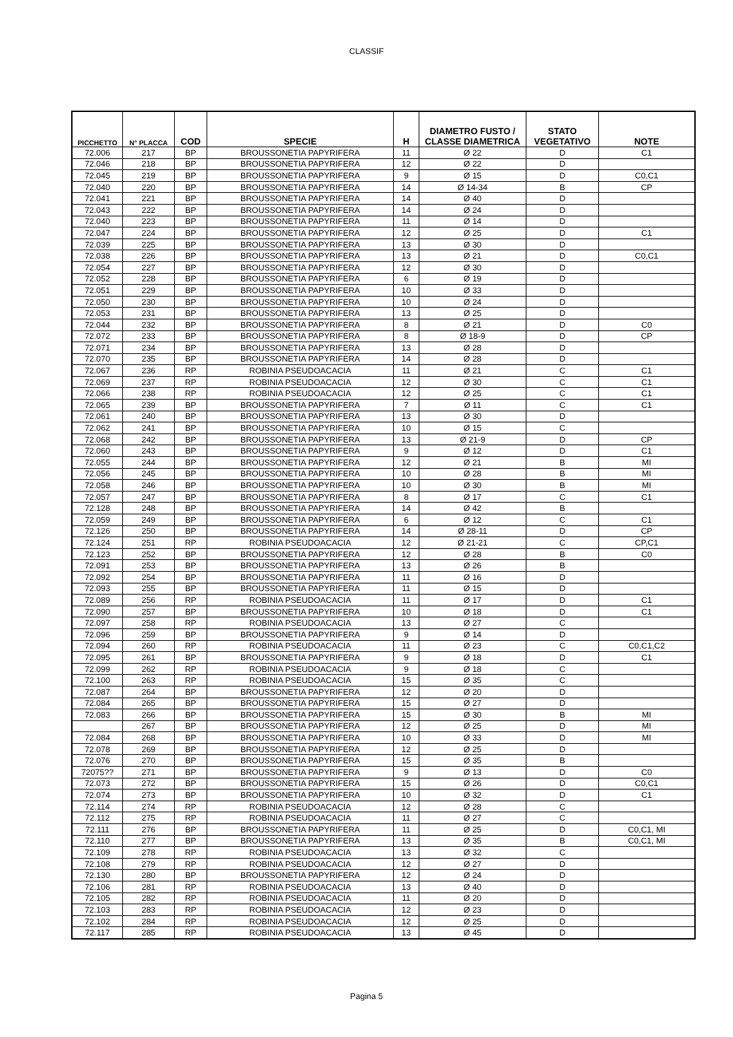CLASSIF
| PICCHETTO | N° PLACCA | COD | SPECIE | H | DIAMETRO FUSTO / CLASSE DIAMETRICA | STATO VEGETATIVO | NOTE |
| --- | --- | --- | --- | --- | --- | --- | --- |
| 72.006 | 217 | BP | BROUSSONETIA PAPYRIFERA | 11 | Ø 22 | D | C1 |
| 72.046 | 218 | BP | BROUSSONETIA PAPYRIFERA | 12 | Ø 22 | D | |
| 72.045 | 219 | BP | BROUSSONETIA PAPYRIFERA | 9 | Ø 15 | D | C0,C1 |
| 72.040 | 220 | BP | BROUSSONETIA PAPYRIFERA | 14 | Ø 14-34 | B | CP |
| 72.041 | 221 | BP | BROUSSONETIA PAPYRIFERA | 14 | Ø 40 | D | |
| 72.043 | 222 | BP | BROUSSONETIA PAPYRIFERA | 14 | Ø 24 | D | |
| 72.040 | 223 | BP | BROUSSONETIA PAPYRIFERA | 11 | Ø 14 | D | |
| 72.047 | 224 | BP | BROUSSONETIA PAPYRIFERA | 12 | Ø 25 | D | C1 |
| 72.039 | 225 | BP | BROUSSONETIA PAPYRIFERA | 13 | Ø 30 | D | |
| 72.038 | 226 | BP | BROUSSONETIA PAPYRIFERA | 13 | Ø 21 | D | C0,C1 |
| 72.054 | 227 | BP | BROUSSONETIA PAPYRIFERA | 12 | Ø 30 | D | |
| 72.052 | 228 | BP | BROUSSONETIA PAPYRIFERA | 6 | Ø 19 | D | |
| 72.051 | 229 | BP | BROUSSONETIA PAPYRIFERA | 10 | Ø 33 | D | |
| 72.050 | 230 | BP | BROUSSONETIA PAPYRIFERA | 10 | Ø 24 | D | |
| 72.053 | 231 | BP | BROUSSONETIA PAPYRIFERA | 13 | Ø 25 | D | |
| 72.044 | 232 | BP | BROUSSONETIA PAPYRIFERA | 8 | Ø 21 | D | C0 |
| 72.072 | 233 | BP | BROUSSONETIA PAPYRIFERA | 8 | Ø 18-9 | D | CP |
| 72.071 | 234 | BP | BROUSSONETIA PAPYRIFERA | 13 | Ø 28 | D | |
| 72.070 | 235 | BP | BROUSSONETIA PAPYRIFERA | 14 | Ø 28 | D | |
| 72.067 | 236 | RP | ROBINIA PSEUDOACACIA | 11 | Ø 21 | C | C1 |
| 72.069 | 237 | RP | ROBINIA PSEUDOACACIA | 12 | Ø 30 | C | C1 |
| 72.066 | 238 | RP | ROBINIA PSEUDOACACIA | 12 | Ø 25 | C | C1 |
| 72.065 | 239 | BP | BROUSSONETIA PAPYRIFERA | 7 | Ø 11 | C | C1 |
| 72.061 | 240 | BP | BROUSSONETIA PAPYRIFERA | 13 | Ø 30 | D | |
| 72.062 | 241 | BP | BROUSSONETIA PAPYRIFERA | 10 | Ø 15 | C | |
| 72.068 | 242 | BP | BROUSSONETIA PAPYRIFERA | 13 | Ø 21-9 | D | CP |
| 72.060 | 243 | BP | BROUSSONETIA PAPYRIFERA | 9 | Ø 12 | D | C1 |
| 72.055 | 244 | BP | BROUSSONETIA PAPYRIFERA | 12 | Ø 21 | B | MI |
| 72.056 | 245 | BP | BROUSSONETIA PAPYRIFERA | 10 | Ø 28 | B | MI |
| 72.058 | 246 | BP | BROUSSONETIA PAPYRIFERA | 10 | Ø 30 | B | MI |
| 72.057 | 247 | BP | BROUSSONETIA PAPYRIFERA | 8 | Ø 17 | C | C1 |
| 72.128 | 248 | BP | BROUSSONETIA PAPYRIFERA | 14 | Ø 42 | B | |
| 72.059 | 249 | BP | BROUSSONETIA PAPYRIFERA | 6 | Ø 12 | C | C1 |
| 72.126 | 250 | BP | BROUSSONETIA PAPYRIFERA | 14 | Ø 28-11 | D | CP |
| 72.124 | 251 | RP | ROBINIA PSEUDOACACIA | 12 | Ø 21-21 | C | CP,C1 |
| 72.123 | 252 | BP | BROUSSONETIA PAPYRIFERA | 12 | Ø 28 | B | C0 |
| 72.091 | 253 | BP | BROUSSONETIA PAPYRIFERA | 13 | Ø 26 | B | |
| 72.092 | 254 | BP | BROUSSONETIA PAPYRIFERA | 11 | Ø 16 | D | |
| 72.093 | 255 | BP | BROUSSONETIA PAPYRIFERA | 11 | Ø 15 | D | |
| 72.089 | 256 | RP | ROBINIA PSEUDOACACIA | 11 | Ø 17 | D | C1 |
| 72.090 | 257 | BP | BROUSSONETIA PAPYRIFERA | 10 | Ø 18 | D | C1 |
| 72.097 | 258 | RP | ROBINIA PSEUDOACACIA | 13 | Ø 27 | C | |
| 72.096 | 259 | BP | BROUSSONETIA PAPYRIFERA | 9 | Ø 14 | D | |
| 72.094 | 260 | RP | ROBINIA PSEUDOACACIA | 11 | Ø 23 | C | C0,C1,C2 |
| 72.095 | 261 | BP | BROUSSONETIA PAPYRIFERA | 9 | Ø 18 | D | C1 |
| 72.099 | 262 | RP | ROBINIA PSEUDOACACIA | 9 | Ø 18 | C | |
| 72.100 | 263 | RP | ROBINIA PSEUDOACACIA | 15 | Ø 35 | C | |
| 72.087 | 264 | BP | BROUSSONETIA PAPYRIFERA | 12 | Ø 20 | D | |
| 72.084 | 265 | BP | BROUSSONETIA PAPYRIFERA | 15 | Ø 27 | D | |
| 72.083 | 266 | BP | BROUSSONETIA PAPYRIFERA | 15 | Ø 30 | B | MI |
| | 267 | BP | BROUSSONETIA PAPYRIFERA | 12 | Ø 25 | D | MI |
| 72.084 | 268 | BP | BROUSSONETIA PAPYRIFERA | 10 | Ø 33 | D | MI |
| 72.078 | 269 | BP | BROUSSONETIA PAPYRIFERA | 12 | Ø 25 | D | |
| 72.076 | 270 | BP | BROUSSONETIA PAPYRIFERA | 15 | Ø 35 | B | |
| 72075?? | 271 | BP | BROUSSONETIA PAPYRIFERA | 9 | Ø 13 | D | C0 |
| 72.073 | 272 | BP | BROUSSONETIA PAPYRIFERA | 15 | Ø 26 | D | C0,C1 |
| 72.074 | 273 | BP | BROUSSONETIA PAPYRIFERA | 10 | Ø 32 | D | C1 |
| 72.114 | 274 | RP | ROBINIA PSEUDOACACIA | 12 | Ø 28 | C | |
| 72.112 | 275 | RP | ROBINIA PSEUDOACACIA | 11 | Ø 27 | C | |
| 72.111 | 276 | BP | BROUSSONETIA PAPYRIFERA | 11 | Ø 25 | D | C0,C1, MI |
| 72.110 | 277 | BP | BROUSSONETIA PAPYRIFERA | 13 | Ø 35 | B | C0,C1, MI |
| 72.109 | 278 | RP | ROBINIA PSEUDOACACIA | 13 | Ø 32 | C | |
| 72.108 | 279 | RP | ROBINIA PSEUDOACACIA | 12 | Ø 27 | D | |
| 72.130 | 280 | BP | BROUSSONETIA PAPYRIFERA | 12 | Ø 24 | D | |
| 72.106 | 281 | RP | ROBINIA PSEUDOACACIA | 13 | Ø 40 | D | |
| 72.105 | 282 | RP | ROBINIA PSEUDOACACIA | 11 | Ø 20 | D | |
| 72.103 | 283 | RP | ROBINIA PSEUDOACACIA | 12 | Ø 23 | D | |
| 72.102 | 284 | RP | ROBINIA PSEUDOACACIA | 12 | Ø 25 | D | |
| 72.117 | 285 | RP | ROBINIA PSEUDOACACIA | 13 | Ø 45 | D | |
Pagina 5